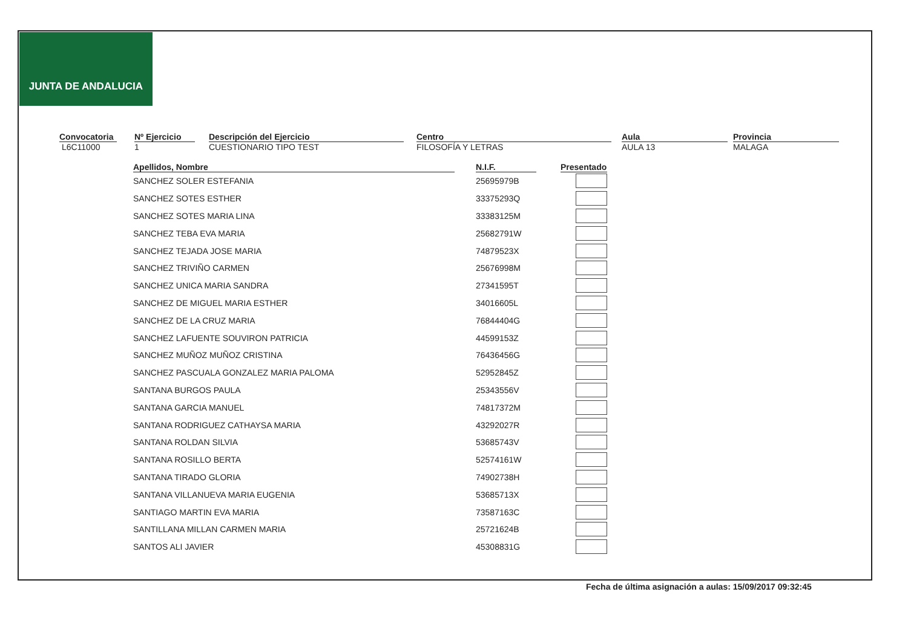JUNTA DE ANDALUCIA
Convocatoria
L6C11000
Nº Ejercicio
1
Descripción del Ejercicio
CUESTIONARIO TIPO TEST
Centro
FILOSOFÍA Y LETRAS
Aula
AULA 13
Provincia
MALAGA
| Apellidos, Nombre | | N.I.F. | | Presentado |
| --- | --- | --- | --- | --- |
| SANCHEZ SOLER ESTEFANIA | | 25695979B | | |
| SANCHEZ SOTES ESTHER | | 33375293Q | | |
| SANCHEZ SOTES MARIA LINA | | 33383125M | | |
| SANCHEZ TEBA EVA MARIA | | 25682791W | | |
| SANCHEZ TEJADA JOSE MARIA | | 74879523X | | |
| SANCHEZ TRIVIÑO CARMEN | | 25676998M | | |
| SANCHEZ UNICA MARIA SANDRA | | 27341595T | | |
| SANCHEZ DE MIGUEL MARIA ESTHER | | 34016605L | | |
| SANCHEZ DE LA CRUZ MARIA | | 76844404G | | |
| SANCHEZ LAFUENTE SOUVIRON PATRICIA | | 44599153Z | | |
| SANCHEZ MUÑOZ MUÑOZ CRISTINA | | 76436456G | | |
| SANCHEZ PASCUALA GONZALEZ MARIA PALOMA | | 52952845Z | | |
| SANTANA BURGOS PAULA | | 25343556V | | |
| SANTANA GARCIA MANUEL | | 74817372M | | |
| SANTANA RODRIGUEZ CATHAYSA MARIA | | 43292027R | | |
| SANTANA ROLDAN SILVIA | | 53685743V | | |
| SANTANA ROSILLO BERTA | | 52574161W | | |
| SANTANA TIRADO GLORIA | | 74902738H | | |
| SANTANA VILLANUEVA MARIA EUGENIA | | 53685713X | | |
| SANTIAGO MARTIN EVA MARIA | | 73587163C | | |
| SANTILLANA MILLAN CARMEN MARIA | | 25721624B | | |
| SANTOS ALI JAVIER | | 45308831G | | |
Fecha de última asignación a aulas: 15/09/2017 09:32:45